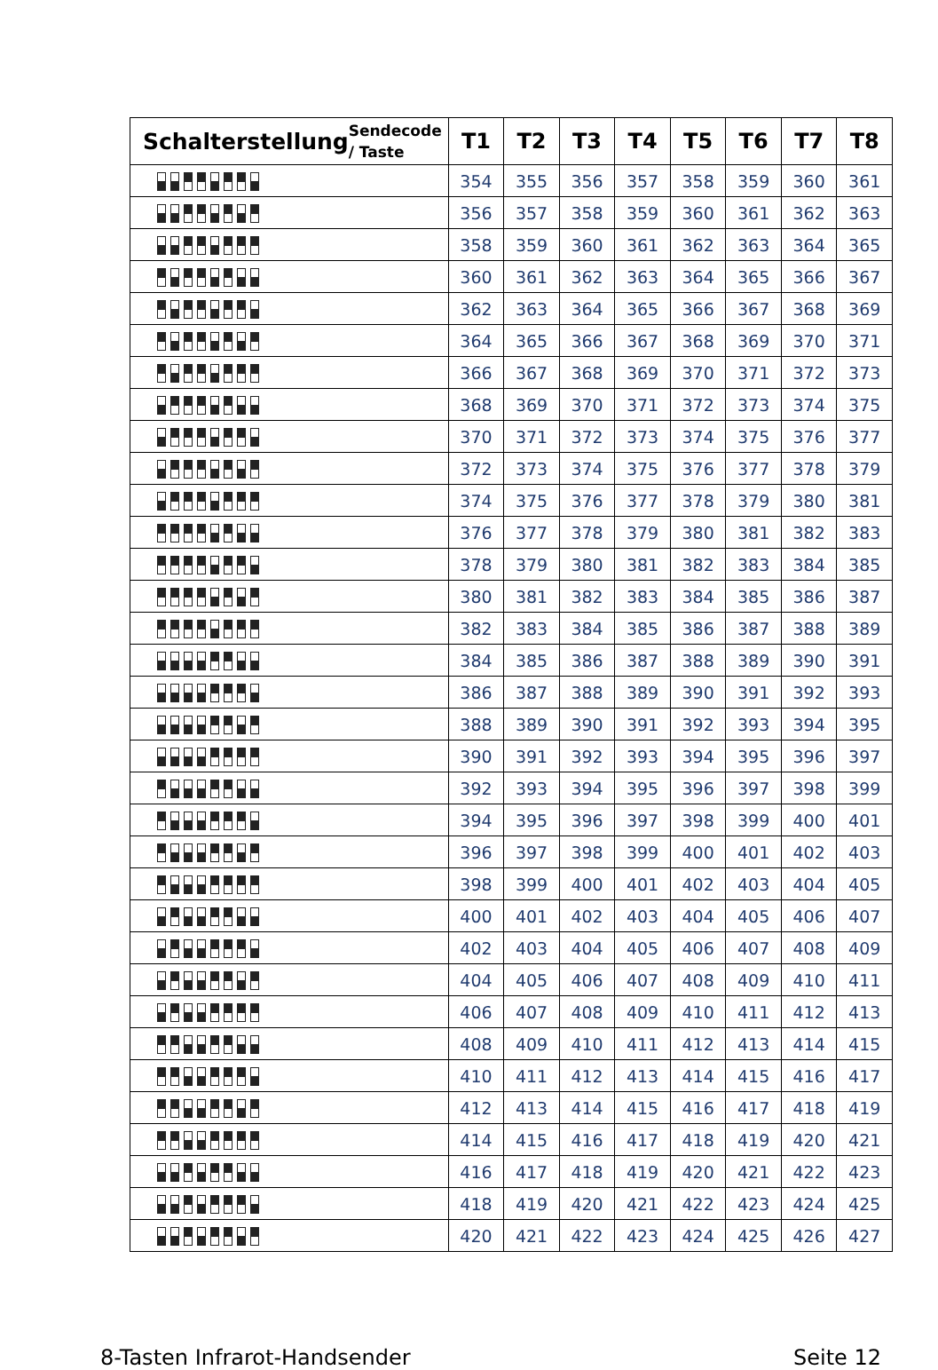| Schalterstellung | Sendecode / Taste | T1 | T2 | T3 | T4 | T5 | T6 | T7 | T8 |
| --- | --- | --- | --- | --- | --- | --- | --- | --- | --- |
| | | 354 | 355 | 356 | 357 | 358 | 359 | 360 | 361 |
| | | 356 | 357 | 358 | 359 | 360 | 361 | 362 | 363 |
| | | 358 | 359 | 360 | 361 | 362 | 363 | 364 | 365 |
| | | 360 | 361 | 362 | 363 | 364 | 365 | 366 | 367 |
| | | 362 | 363 | 364 | 365 | 366 | 367 | 368 | 369 |
| | | 364 | 365 | 366 | 367 | 368 | 369 | 370 | 371 |
| | | 366 | 367 | 368 | 369 | 370 | 371 | 372 | 373 |
| | | 368 | 369 | 370 | 371 | 372 | 373 | 374 | 375 |
| | | 370 | 371 | 372 | 373 | 374 | 375 | 376 | 377 |
| | | 372 | 373 | 374 | 375 | 376 | 377 | 378 | 379 |
| | | 374 | 375 | 376 | 377 | 378 | 379 | 380 | 381 |
| | | 376 | 377 | 378 | 379 | 380 | 381 | 382 | 383 |
| | | 378 | 379 | 380 | 381 | 382 | 383 | 384 | 385 |
| | | 380 | 381 | 382 | 383 | 384 | 385 | 386 | 387 |
| | | 382 | 383 | 384 | 385 | 386 | 387 | 388 | 389 |
| | | 384 | 385 | 386 | 387 | 388 | 389 | 390 | 391 |
| | | 386 | 387 | 388 | 389 | 390 | 391 | 392 | 393 |
| | | 388 | 389 | 390 | 391 | 392 | 393 | 394 | 395 |
| | | 390 | 391 | 392 | 393 | 394 | 395 | 396 | 397 |
| | | 392 | 393 | 394 | 395 | 396 | 397 | 398 | 399 |
| | | 394 | 395 | 396 | 397 | 398 | 399 | 400 | 401 |
| | | 396 | 397 | 398 | 399 | 400 | 401 | 402 | 403 |
| | | 398 | 399 | 400 | 401 | 402 | 403 | 404 | 405 |
| | | 400 | 401 | 402 | 403 | 404 | 405 | 406 | 407 |
| | | 402 | 403 | 404 | 405 | 406 | 407 | 408 | 409 |
| | | 404 | 405 | 406 | 407 | 408 | 409 | 410 | 411 |
| | | 406 | 407 | 408 | 409 | 410 | 411 | 412 | 413 |
| | | 408 | 409 | 410 | 411 | 412 | 413 | 414 | 415 |
| | | 410 | 411 | 412 | 413 | 414 | 415 | 416 | 417 |
| | | 412 | 413 | 414 | 415 | 416 | 417 | 418 | 419 |
| | | 414 | 415 | 416 | 417 | 418 | 419 | 420 | 421 |
| | | 416 | 417 | 418 | 419 | 420 | 421 | 422 | 423 |
| | | 418 | 419 | 420 | 421 | 422 | 423 | 424 | 425 |
| | | 420 | 421 | 422 | 423 | 424 | 425 | 426 | 427 |
8-Tasten Infrarot-Handsender Seite 12